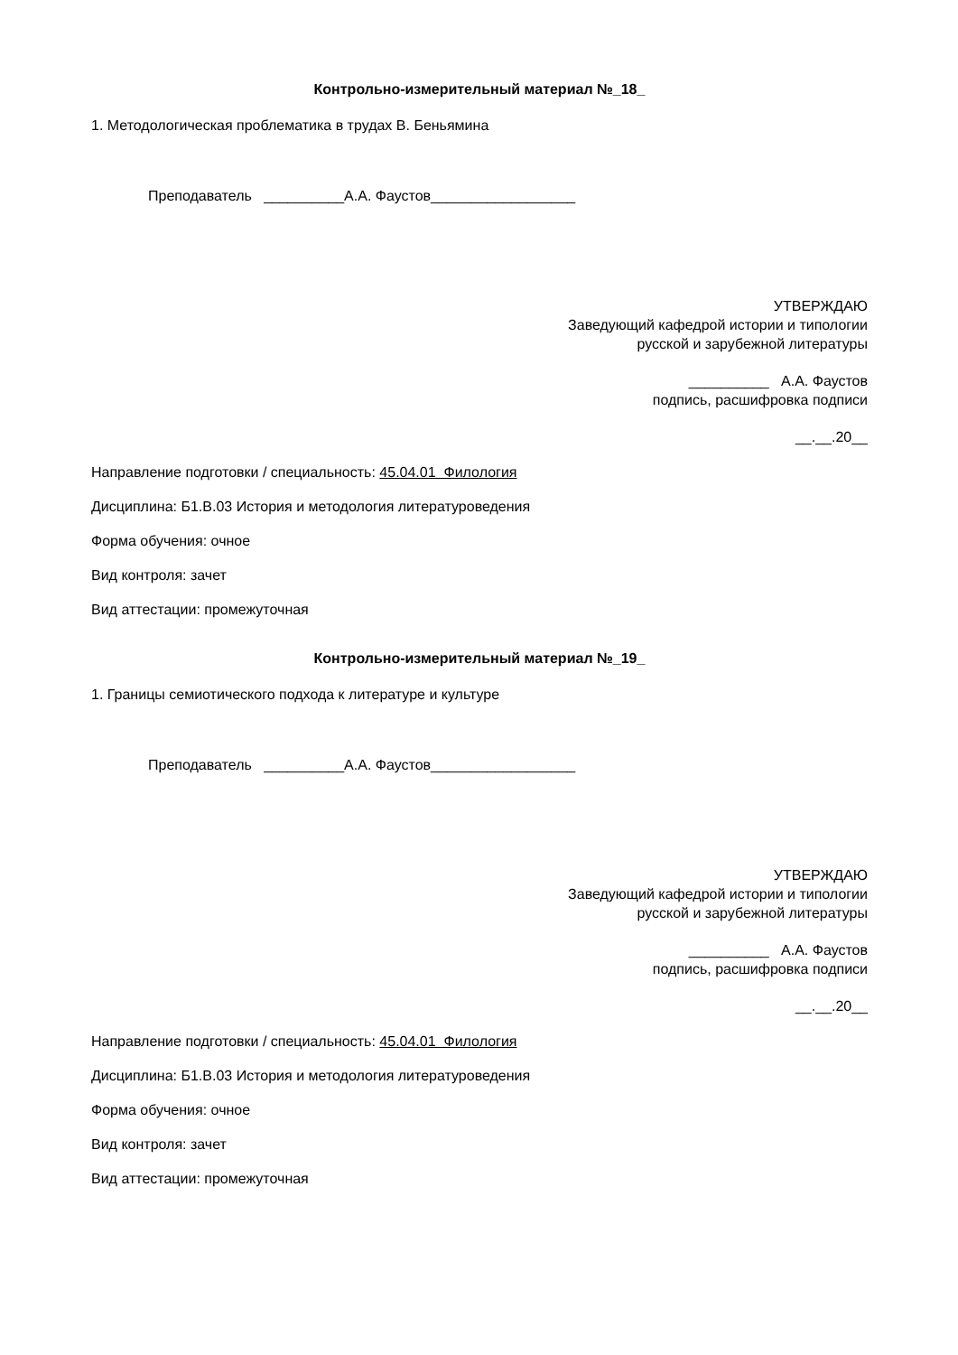Контрольно-измерительный материал №_18_
1. Методологическая проблематика в трудах В. Беньямина
Преподаватель __________А.А. Фаустов__________________
УТВЕРЖДАЮ
Заведующий кафедрой истории и типологии
русской и зарубежной литературы
__________ А.А. Фаустов
подпись, расшифровка подписи
__.__.20__
Направление подготовки / специальность: 45.04.01 Филология
Дисциплина: Б1.В.03 История и методология литературоведения
Форма обучения: очное
Вид контроля: зачет
Вид аттестации: промежуточная
Контрольно-измерительный материал №_19_
1. Границы семиотического подхода к литературе и культуре
Преподаватель __________А.А. Фаустов__________________
УТВЕРЖДАЮ
Заведующий кафедрой истории и типологии
русской и зарубежной литературы
__________ А.А. Фаустов
подпись, расшифровка подписи
__.__.20__
Направление подготовки / специальность: 45.04.01 Филология
Дисциплина: Б1.В.03 История и методология литературоведения
Форма обучения: очное
Вид контроля: зачет
Вид аттестации: промежуточная